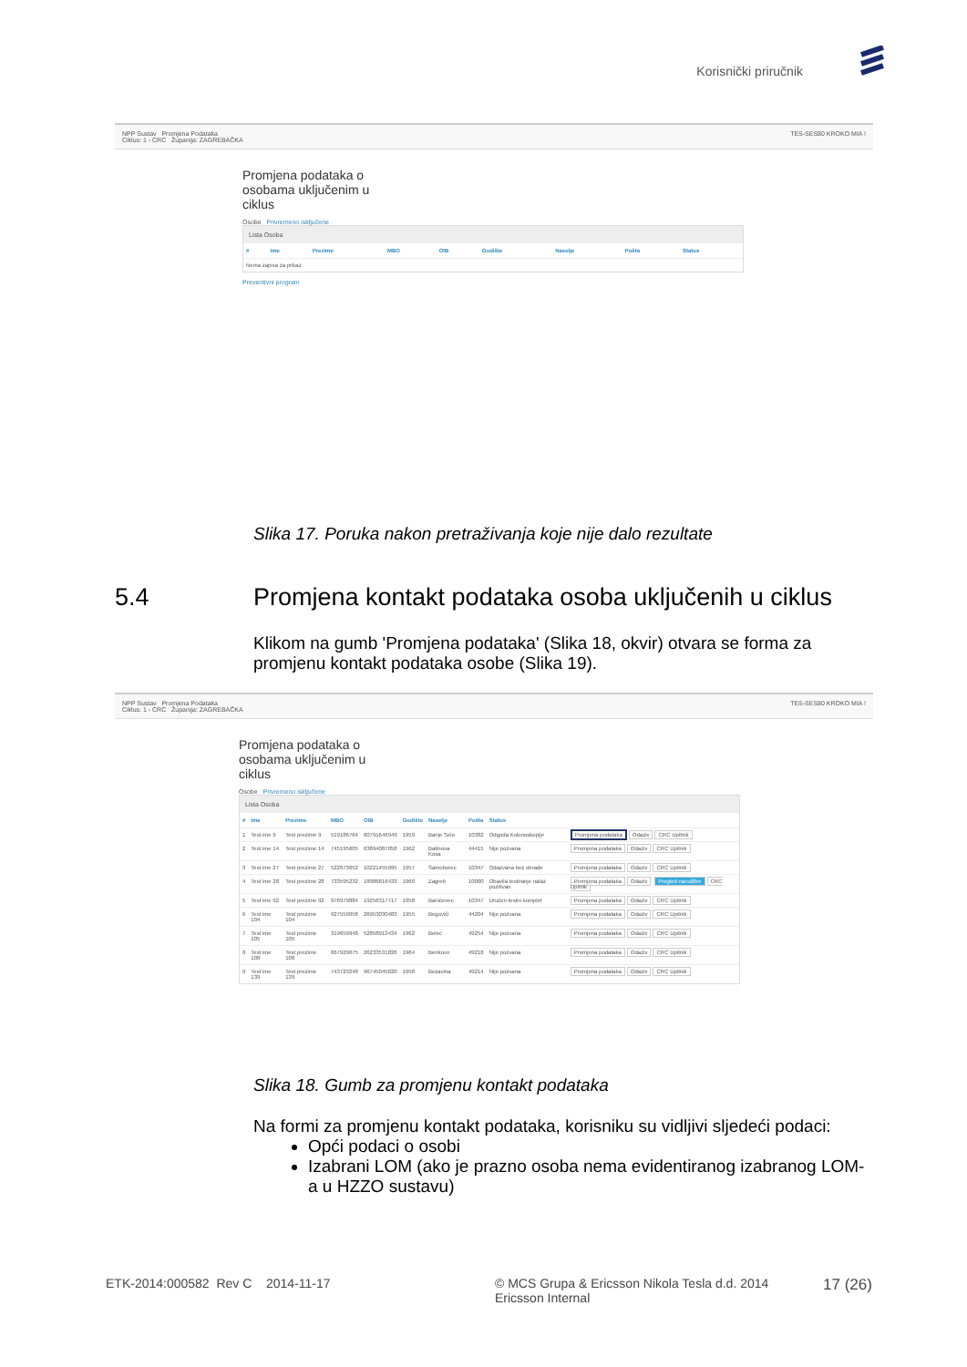Korisnički priručnik
NPP Sustav Promjena Podataka
Ciklus: 1 - CRC Županija: ZAGREBAČKA TES-SES80 KROKO MIA !
Promjena podataka o osobama uključenim u ciklus
Osobe Privremeno isključene
Lista Osoba
| # | Ime | Prezime | MBO | OIB | Godište | Naselje | Pošta | Status |
| --- | --- | --- | --- | --- | --- | --- | --- | --- |
| Nema zapisa za prikaz | | | | | | | | |
Preventivni program
Slika 17. Poruka nakon pretraživanja koje nije dalo rezultate
5.4
Promjena kontakt podataka osoba uključenih u ciklus
Klikom na gumb 'Promjena podataka' (Slika 18, okvir) otvara se forma za promjenu kontakt podataka osobe (Slika 19).
NPP Sustav Promjena Podataka
Ciklus: 1 - CRC Županija: ZAGREBAČKA TES-SES80 KROKO MIA !
Promjena podataka o osobama uključenim u ciklus
Osobe Privremeno isključene
Lista Osoba
| # | Ime | Prezime | MBO | OIB | Godište | Naselje | Pošta | Status | |
| --- | --- | --- | --- | --- | --- | --- | --- | --- | --- |
| 1 | Test ime 9 | Test prezime 9 | 519186764 | 60791646949 | 1959 | Banje Selo | 10382 | Odgoda Kolonoskopije | Promjena podataka Odaziv CRC Upitnik |
| 2 | Test ime 14 | Test prezime 14 | 745195605 | 63894087058 | 1962 | Batinova Kosa | 44415 | Nije pozvana | Promjena podataka Odaziv CRC Upitnik |
| 3 | Test ime 27 | Test prezime 27 | 522673652 | 10221455995 | 1957 | Samoborec | 10347 | Odazvana bez obrade | Promjena podataka Odaziv CRC Upitnik |
| 4 | Test ime 28 | Test prezime 28 | 733595232 | 18986816433 | 1960 | Zagreb | 10000 | Obavila testiranje nalaz pozitivan | Promjena podataka Odaziv Pregled narudžbe CRC Upitnik |
| 5 | Test ime 92 | Test prezime 92 | 976979884 | 19256317717 | 1958 | Baničevec | 10347 | Uručen testni komplet | Promjena podataka Odaziv CRC Upitnik |
| 6 | Test ime 104 | Test prezime 104 | 927559058 | 26953030483 | 1955 | Begovići | 44204 | Nije pozvana | Promjena podataka Odaziv CRC Upitnik |
| 7 | Test ime 105 | Test prezime 105 | 319659948 | 52858913434 | 1962 | Belec | 49254 | Nije pozvana | Promjena podataka Odaziv CRC Upitnik |
| 8 | Test ime 108 | Test prezime 108 | 667929675 | 26233531826 | 1964 | Benkovo | 49218 | Nije pozvana | Promjena podataka Odaziv CRC Upitnik |
| 9 | Test ime 139 | Test prezime 139 | 743729248 | 96745045620 | 1958 | Bezavina | 49214 | Nije pozvana | Promjena podataka Odaziv CRC Upitnik |
Slika 18. Gumb za promjenu kontakt podataka
Na formi za promjenu kontakt podataka, korisniku su vidljivi sljedeći podaci:
Opći podaci o osobi
Izabrani LOM (ako je prazno osoba nema evidentiranog izabranog LOM-a u HZZO sustavu)
ETK-2014:000582 Rev C 2014-11-17
© MCS Grupa & Ericsson Nikola Tesla d.d. 2014
Ericsson Internal
17 (26)